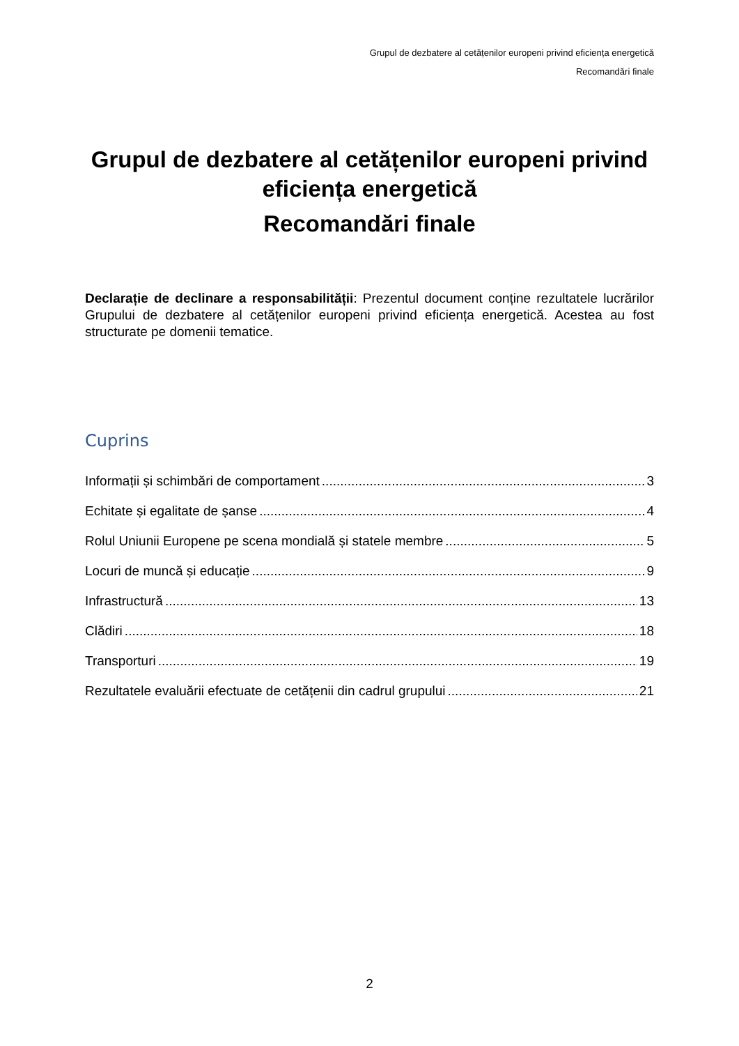Grupul de dezbatere al cetățenilor europeni privind eficiența energetică
Recomandări finale
Grupul de dezbatere al cetățenilor europeni privind eficiența energetică
Recomandări finale
Declarație de declinare a responsabilității: Prezentul document conține rezultatele lucrărilor Grupului de dezbatere al cetățenilor europeni privind eficiența energetică. Acestea au fost structurate pe domenii tematice.
Cuprins
Informații și schimbări de comportament 3
Echitate și egalitate de șanse 4
Rolul Uniunii Europene pe scena mondială și statele membre 5
Locuri de muncă și educație 9
Infrastructură 13
Clădiri 18
Transporturi 19
Rezultatele evaluării efectuate de cetățenii din cadrul grupului 21
2